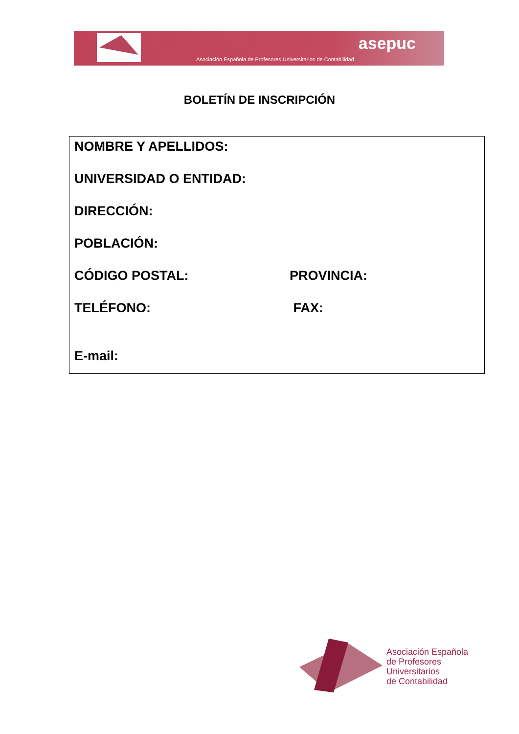asepuc
Asociación Española de Profesores Universitarios de Contabilidad
BOLETÍN DE INSCRIPCIÓN
NOMBRE Y APELLIDOS:
UNIVERSIDAD O ENTIDAD:
DIRECCIÓN:
POBLACIÓN:
CÓDIGO POSTAL: PROVINCIA:
TELÉFONO: FAX:
E-mail:
Asociación Española
de Profesores
Universitarios
de Contabilidad